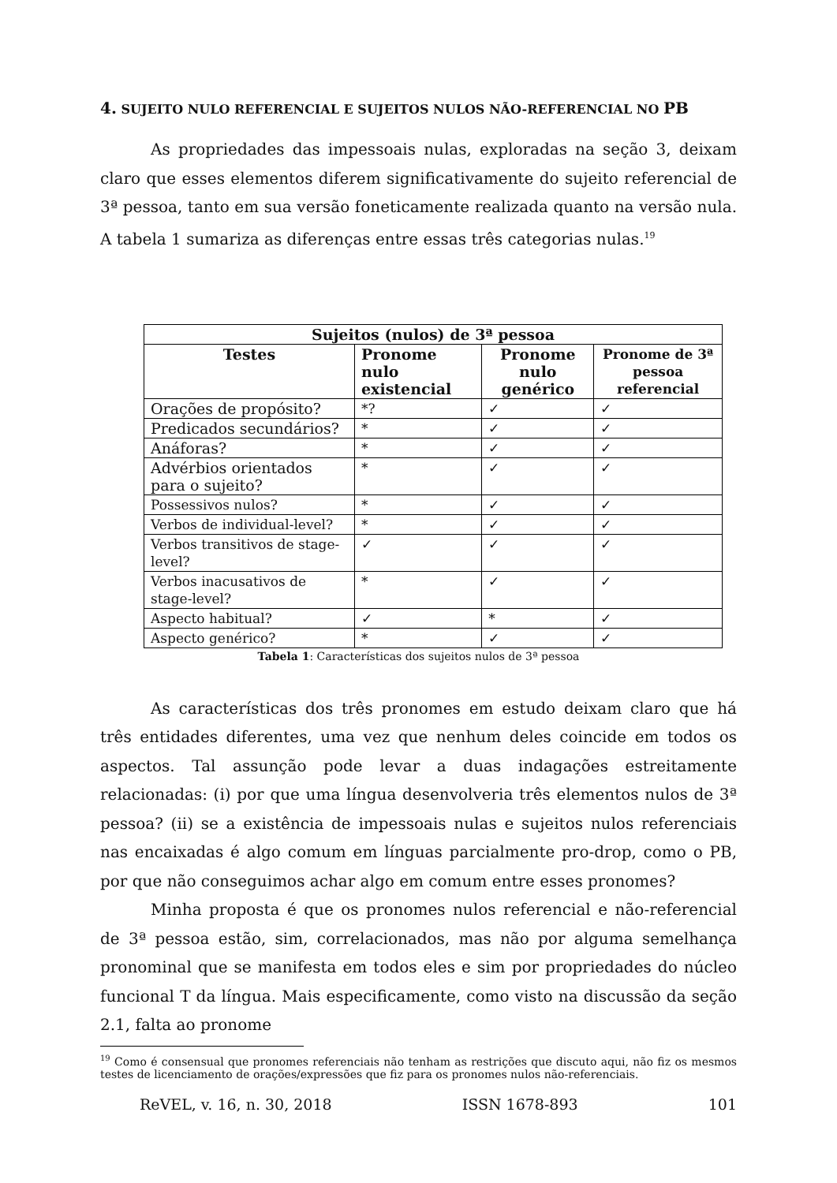4. SUJEITO NULO REFERENCIAL E SUJEITOS NULOS NÃO-REFERENCIAL NO PB
As propriedades das impessoais nulas, exploradas na seção 3, deixam claro que esses elementos diferem significativamente do sujeito referencial de 3ª pessoa, tanto em sua versão foneticamente realizada quanto na versão nula. A tabela 1 sumariza as diferenças entre essas três categorias nulas.<sup>19</sup>
| Sujeitos (nulos) de 3ª pessoa | | | |
| --- | --- | --- | --- |
| Testes | Pronome nulo existencial | Pronome nulo genérico | Pronome de 3ª pessoa referencial |
| Orações de propósito? | *? | ✓ | ✓ |
| Predicados secundários? | * | ✓ | ✓ |
| Anáforas? | * | ✓ | ✓ |
| Advérbios orientados para o sujeito? | * | ✓ | ✓ |
| Possessivos nulos? | * | ✓ | ✓ |
| Verbos de individual-level? | * | ✓ | ✓ |
| Verbos transitivos de stage-level? | ✓ | ✓ | ✓ |
| Verbos inacusativos de stage-level? | * | ✓ | ✓ |
| Aspecto habitual? | ✓ | * | ✓ |
| Aspecto genérico? | * | ✓ | ✓ |
Tabela 1: Características dos sujeitos nulos de 3ª pessoa
As características dos três pronomes em estudo deixam claro que há três entidades diferentes, uma vez que nenhum deles coincide em todos os aspectos. Tal assunção pode levar a duas indagações estreitamente relacionadas: (i) por que uma língua desenvolveria três elementos nulos de 3ª pessoa? (ii) se a existência de impessoais nulas e sujeitos nulos referenciais nas encaixadas é algo comum em línguas parcialmente pro-drop, como o PB, por que não conseguimos achar algo em comum entre esses pronomes?
Minha proposta é que os pronomes nulos referencial e não-referencial de 3ª pessoa estão, sim, correlacionados, mas não por alguma semelhança pronominal que se manifesta em todos eles e sim por propriedades do núcleo funcional T da língua. Mais especificamente, como visto na discussão da seção 2.1, falta ao pronome
<sup>19</sup> Como é consensual que pronomes referenciais não tenham as restrições que discuto aqui, não fiz os mesmos testes de licenciamento de orações/expressões que fiz para os pronomes nulos não-referenciais.
ReVEL, v. 16, n. 30, 2018 ISSN 1678-893 101